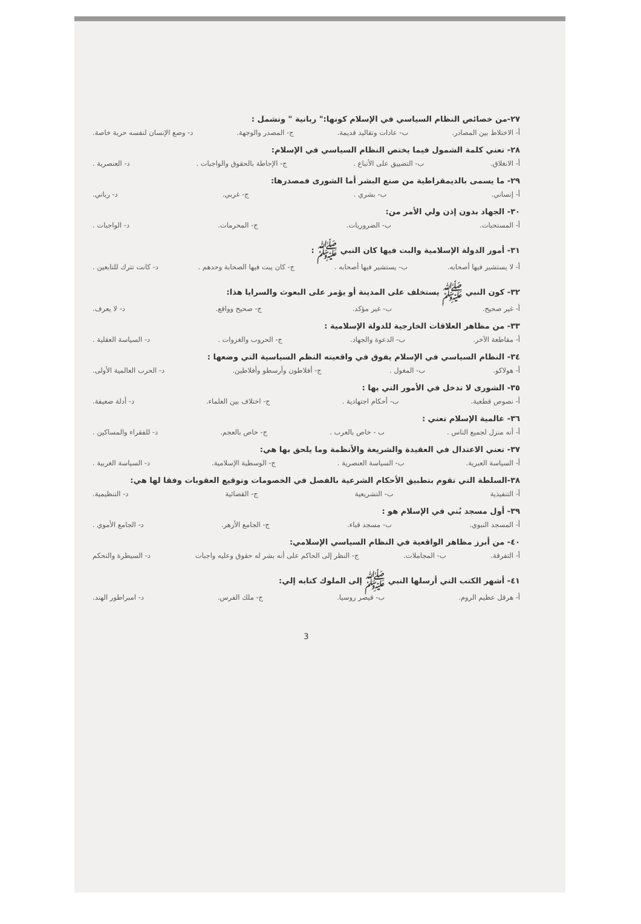٢٧-من خصائص النظام السياسي في الإسلام كونها:" ربانية " وتشمل :
أ- الاختلاط بين المصادر. ب- عادات وتقاليد قديمة. ج- المصدر والوجهة. د- وضع الإنسان لنفسه حرية خاصة.
٢٨- تعني كلمة الشمول فيما يختص النظام السياسي في الإسلام:
أ- الانغلاق. ب- التضييق على الأتباع . ج- الإحاطة بالحقوق والواجبات . د- العنصرية .
٢٩- ما يسمى بالديمقراطية من صنع البشر أما الشورى فمصدرها:
أ- إنساني. ب- بشري . ج- غربي. د- رباني.
٣٠- الجهاد بدون إذن ولي الأمر من:
أ- المستحبات. ب- الضروريات. ج- المحرمات. د- الواجبات .
٣١- أمور الدولة الإسلامية والبت فيها كان النبي ﷺ :
أ- لا يستشير فيها أصحابه. ب- يستشير فيها أصحابه . ج- كان يبت فيها الصحابة وحدهم . د- كانت تترك للتابعين .
٣٢- كون النبي ﷺ يستخلف على المدينة أو يؤمر على البعوث والسرايا هذا:
أ- غير صحيح. ب- غير مؤكد. ج- صحيح وواقع. د- لا يعرف.
٣٣- من مظاهر العلاقات الخارجية للدولة الإسلامية :
أ- مقاطعة الآخر. ب- الدعوة والجهاد. ج- الحروب والغزوات . د- السياسة العقلية .
٣٤- النظام السياسي في الإسلام يفوق في واقعيته النظم السياسية التي وضعها :
أ- هولاكو. ب- المغول . ج- أفلاطون وأرسطو وأفلاطين. د- الحرب العالمية الأولى.
٣٥- الشورى لا تدخل في الأمور التي بها :
أ- نصوص قطعية. ب- أحكام اجتهادية . ج- اختلاف بين العلماء. د- أدلة ضعيفة.
٣٦- عالمية الإسلام تعني :
أ- أنه منزل لجميع الناس . ب - خاص بالعرب . ج- خاص بالعجم. د- للفقراء والمساكين .
٣٧- تعني الاعتدال في العقيدة والشريعة والأنظمة وما يلحق بها هي:
أ- السياسة العبرية. ب- السياسة العنصرية . ج- الوسطية الإسلامية. د- السياسة الغربية .
٣٨-السلطة التي تقوم بتطبيق الأحكام الشرعية بالفصل في الخصومات وتوقيع العقوبات وفقا لها هي:
أ- التنفيذية ب- التشريعية ج- القضائية د- التنظيمية.
٣٩- أول مسجد بُني في الإسلام هو :
أ- المسجد النبوي. ب- مسجد قباء. ج- الجامع الأزهر. د- الجامع الأموي .
٤٠- من أبرز مظاهر الواقعية في النظام السياسي الإسلامي:
أ- التفرقة. ب- المجاملات. ج- النظر إلى الحاكم على أنه بشر له حقوق وعليه واجبات د- السيطرة والتحكم
٤١- أشهر الكتب التي أرسلها النبي ﷺ إلى الملوك كتابه إلي:
أ- هرقل عظيم الروم. ب- قيصر روسيا. ج- ملك الفرس. د- امبراطور الهند.
3